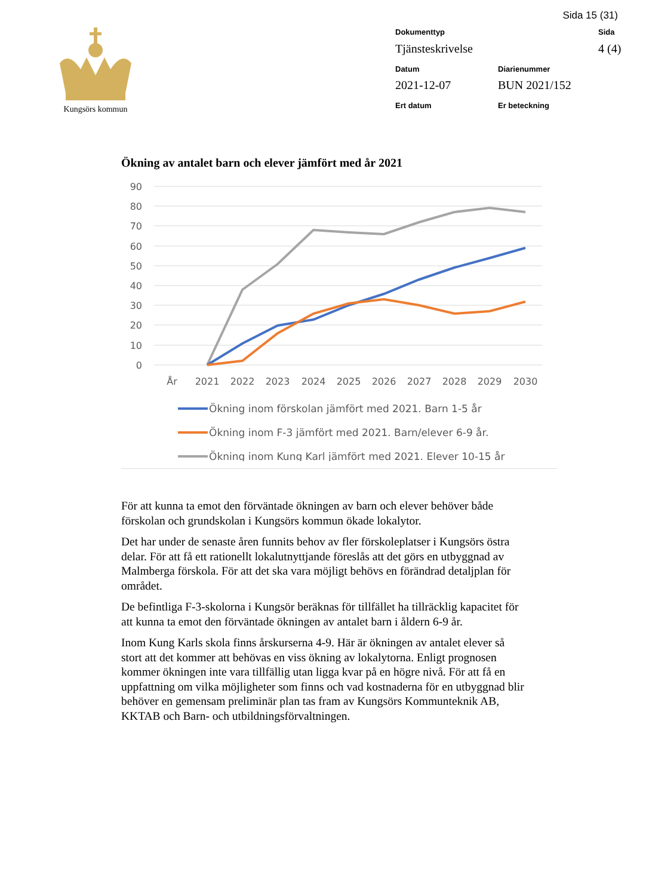Sida 15 (31)
Kungsörs kommun Dokumenttyp
Sida
Tjänsteskrivelse
4 (4)
Datum
Diarienummer
2021-12-07
BUN 2021/152
Ert datum
Er beteckning
Ökning av antalet barn och elever jämfört med år 2021
90
80
70
60
50
40
30
20
10
0
År
2021
2022
2023
2024
2025
2026
2027
2028
2029
2030
Ökning inom förskolan jämfört med 2021. Barn 1-5 år
Ökning inom F-3 jämfört med 2021. Barn/elever 6-9 år.
Ökning inom Kung Karl jämfört med 2021. Elever 10-15 år
För att kunna ta emot den förväntade ökningen av barn och elever behöver både förskolan och grundskolan i Kungsörs kommun ökade lokalytor.
Det har under de senaste åren funnits behov av fler förskoleplatser i Kungsörs östra delar. För att få ett rationellt lokalutnyttjande föreslås att det görs en utbyggnad av Malmberga förskola. För att det ska vara möjligt behövs en förändrad detaljplan för området.
De befintliga F-3-skolorna i Kungsör beräknas för tillfället ha tillräcklig kapacitet för att kunna ta emot den förväntade ökningen av antalet barn i åldern 6-9 år.
Inom Kung Karls skola finns årskurserna 4-9. Här är ökningen av antalet elever så stort att det kommer att behövas en viss ökning av lokalytorna. Enligt prognosen kommer ökningen inte vara tillfällig utan ligga kvar på en högre nivå. För att få en uppfattning om vilka möjligheter som finns och vad kostnaderna för en utbyggnad blir behöver en gemensam preliminär plan tas fram av Kungsörs Kommunteknik AB, KKTAB och Barn- och utbildningsförvaltningen.